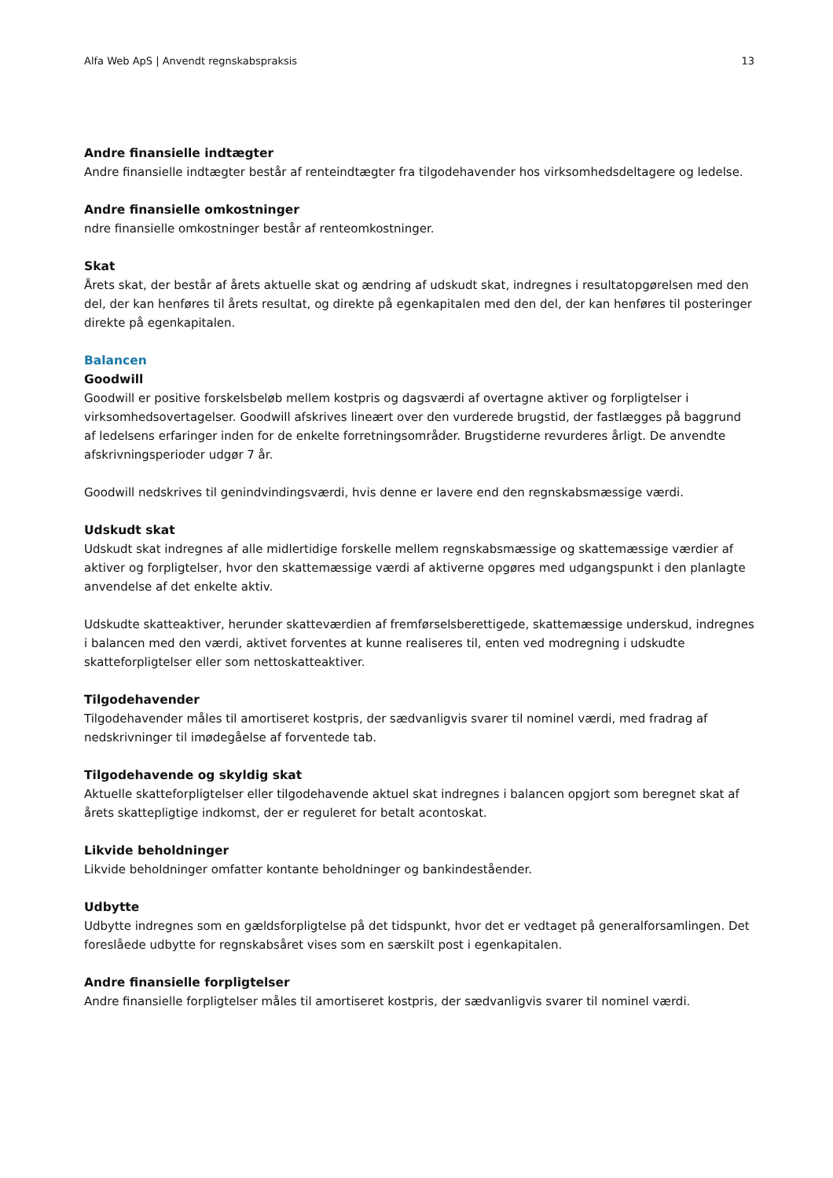Alfa Web ApS | Anvendt regnskabspraksis 13
Andre finansielle indtægter
Andre finansielle indtægter består af renteindtægter fra tilgodehavender hos virksomhedsdeltagere og ledelse.
Andre finansielle omkostninger
ndre finansielle omkostninger består af renteomkostninger.
Skat
Årets skat, der består af årets aktuelle skat og ændring af udskudt skat, indregnes i resultatopgørelsen med den del, der kan henføres til årets resultat, og direkte på egenkapitalen med den del, der kan henføres til posteringer direkte på egenkapitalen.
Balancen
Goodwill
Goodwill er positive forskelsbeløb mellem kostpris og dagsværdi af overtagne aktiver og forpligtelser i virksomhedsovertagelser. Goodwill afskrives lineært over den vurderede brugstid, der fastlægges på baggrund af ledelsens erfaringer inden for de enkelte forretningsområder. Brugstiderne revurderes årligt. De anvendte afskrivningsperioder udgør 7 år.
Goodwill nedskrives til genindvindingsværdi, hvis denne er lavere end den regnskabsmæssige værdi.
Udskudt skat
Udskudt skat indregnes af alle midlertidige forskelle mellem regnskabsmæssige og skattemæssige værdier af aktiver og forpligtelser, hvor den skattemæssige værdi af aktiverne opgøres med udgangspunkt i den planlagte anvendelse af det enkelte aktiv.
Udskudte skatteaktiver, herunder skatteværdien af fremførselsberettigede, skattemæssige underskud, indregnes i balancen med den værdi, aktivet forventes at kunne realiseres til, enten ved modregning i udskudte skatteforpligtelser eller som nettoskatteaktiver.
Tilgodehavender
Tilgodehavender måles til amortiseret kostpris, der sædvanligvis svarer til nominel værdi, med fradrag af nedskrivninger til imødegåelse af forventede tab.
Tilgodehavende og skyldig skat
Aktuelle skatteforpligtelser eller tilgodehavende aktuel skat indregnes i balancen opgjort som beregnet skat af årets skattepligtige indkomst, der er reguleret for betalt acontoskat.
Likvide beholdninger
Likvide beholdninger omfatter kontante beholdninger og bankindeståender.
Udbytte
Udbytte indregnes som en gældsforpligtelse på det tidspunkt, hvor det er vedtaget på generalforsamlingen. Det foreslåede udbytte for regnskabsåret vises som en særskilt post i egenkapitalen.
Andre finansielle forpligtelser
Andre finansielle forpligtelser måles til amortiseret kostpris, der sædvanligvis svarer til nominel værdi.